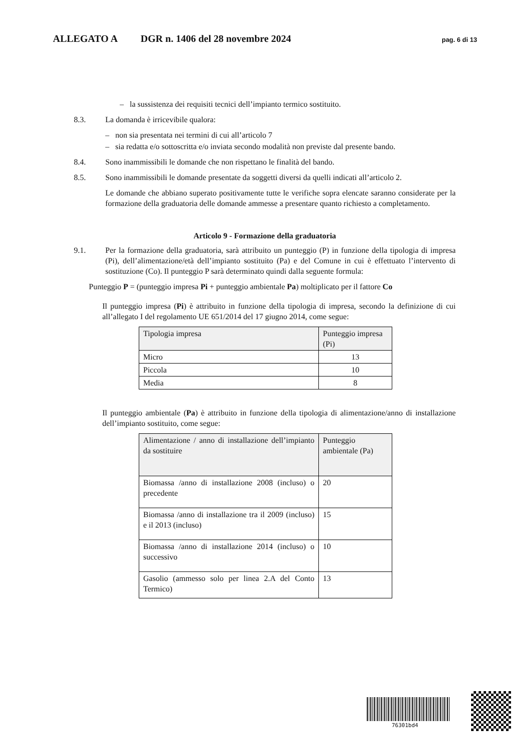ALLEGATO A DGR n. 1406 del 28 novembre 2024 pag. 6 di 13
– la sussistenza dei requisiti tecnici dell’impianto termico sostituito.
8.3. La domanda è irricevibile qualora:
– non sia presentata nei termini di cui all’articolo 7
– sia redatta e/o sottoscritta e/o inviata secondo modalità non previste dal presente bando.
8.4. Sono inammissibili le domande che non rispettano le finalità del bando.
8.5. Sono inammissibili le domande presentate da soggetti diversi da quelli indicati all’articolo 2.
Le domande che abbiano superato positivamente tutte le verifiche sopra elencate saranno considerate per la formazione della graduatoria delle domande ammesse a presentare quanto richiesto a completamento.
Articolo 9 - Formazione della graduatoria
9.1. Per la formazione della graduatoria, sarà attribuito un punteggio (P) in funzione della tipologia di impresa (Pi), dell’alimentazione/età dell’impianto sostituito (Pa) e del Comune in cui è effettuato l’intervento di sostituzione (Co). Il punteggio P sarà determinato quindi dalla seguente formula:
Punteggio P = (punteggio impresa Pi + punteggio ambientale Pa) moltiplicato per il fattore Co
Il punteggio impresa (Pi) è attribuito in funzione della tipologia di impresa, secondo la definizione di cui all’allegato I del regolamento UE 651/2014 del 17 giugno 2014, come segue:
| Tipologia impresa | Punteggio impresa (Pi) |
| Micro | 13 |
| Piccola | 10 |
| Media | 8 |
Il punteggio ambientale (Pa) è attribuito in funzione della tipologia di alimentazione/anno di installazione dell’impianto sostituito, come segue:
| Alimentazione / anno di installazione dell’impianto da sostituire | Punteggio ambientale (Pa) |
| Biomassa /anno di installazione 2008 (incluso) o precedente | 20 |
| Biomassa /anno di installazione tra il 2009 (incluso) e il 2013 (incluso) | 15 |
| Biomassa /anno di installazione 2014 (incluso) o successivo | 10 |
| Gasolio (ammesso solo per linea 2.A del Conto Termico) | 13 |
76301bd4